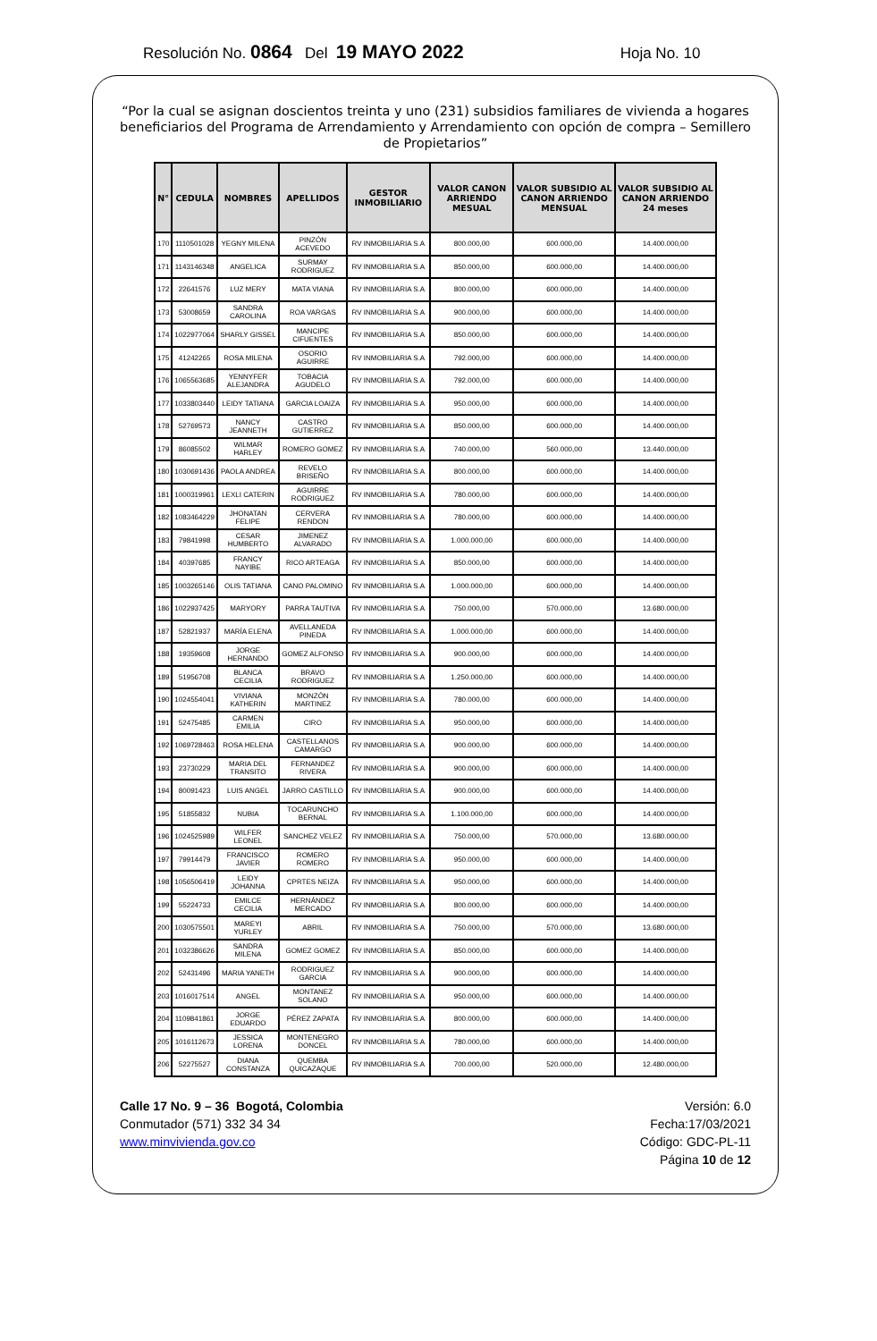Resolución No. 0864 Del 19 MAYO 2022 Hoja No. 10
“Por la cual se asignan doscientos treinta y uno (231) subsidios familiares de vivienda a hogares beneficiarios del Programa de Arrendamiento y Arrendamiento con opción de compra – Semillero de Propietarios”
| N° | CEDULA | NOMBRES | APELLIDOS | GESTOR INMOBILIARIO | VALOR CANON ARRIENDO MESUAL | VALOR SUBSIDIO AL CANON ARRIENDO MENSUAL | VALOR SUBSIDIO AL CANON ARRIENDO 24 meses |
| --- | --- | --- | --- | --- | --- | --- | --- |
| 170 | 1110501028 | YEGNY MILENA | PINZÓN ACEVEDO | RV INMOBILIARIA S.A | 800.000,00 | 600.000,00 | 14.400.000,00 |
| 171 | 1143146348 | ANGELICA | SURMAY RODRIGUEZ | RV INMOBILIARIA S.A | 850.000,00 | 600.000,00 | 14.400.000,00 |
| 172 | 22641576 | LUZ MERY | MATA VIANA | RV INMOBILIARIA S.A | 800.000,00 | 600.000,00 | 14.400.000,00 |
| 173 | 53008659 | SANDRA CAROLINA | ROA VARGAS | RV INMOBILIARIA S.A | 900.000,00 | 600.000,00 | 14.400.000,00 |
| 174 | 1022977064 | SHARLY GISSEL | MANCIPE CIFUENTES | RV INMOBILIARIA S.A | 850.000,00 | 600.000,00 | 14.400.000,00 |
| 175 | 41242265 | ROSA MILENA | OSORIO AGUIRRE | RV INMOBILIARIA S.A | 792.000,00 | 600.000,00 | 14.400.000,00 |
| 176 | 1065563685 | YENNYFER ALEJANDRA | TOBACIA AGUDELO | RV INMOBILIARIA S.A | 792.000,00 | 600.000,00 | 14.400.000,00 |
| 177 | 1033803440 | LEIDY TATIANA | GARCIA LOAIZA | RV INMOBILIARIA S.A | 950.000,00 | 600.000,00 | 14.400.000,00 |
| 178 | 52769573 | NANCY JEANNETH | CASTRO GUTIERREZ | RV INMOBILIARIA S.A | 850.000,00 | 600.000,00 | 14.400.000,00 |
| 179 | 86085502 | WILMAR HARLEY | ROMERO GOMEZ | RV INMOBILIARIA S.A | 740.000,00 | 560.000,00 | 13.440.000,00 |
| 180 | 1030691436 | PAOLA ANDREA | REVELO BRISEÑO | RV INMOBILIARIA S.A | 800.000,00 | 600.000,00 | 14.400.000,00 |
| 181 | 1000319961 | LEXLI CATERIN | AGUIRRE RODRIGUEZ | RV INMOBILIARIA S.A | 780.000,00 | 600.000,00 | 14.400.000,00 |
| 182 | 1083464229 | JHONATAN FELIPE | CERVERA RENDON | RV INMOBILIARIA S.A | 780.000,00 | 600.000,00 | 14.400.000,00 |
| 183 | 79841998 | CESAR HUMBERTO | JIMENEZ ALVARADO | RV INMOBILIARIA S.A | 1.000.000,00 | 600.000,00 | 14.400.000,00 |
| 184 | 40397685 | FRANCY NAYIBE | RICO ARTEAGA | RV INMOBILIARIA S.A | 850.000,00 | 600.000,00 | 14.400.000,00 |
| 185 | 1003265146 | OLIS TATIANA | CANO PALOMINO | RV INMOBILIARIA S.A | 1.000.000,00 | 600.000,00 | 14.400.000,00 |
| 186 | 1022937425 | MARYORY | PARRA TAUTIVA | RV INMOBILIARIA S.A | 750.000,00 | 570.000,00 | 13.680.000,00 |
| 187 | 52821937 | MARÍA ELENA | AVELLANEDA PINEDA | RV INMOBILIARIA S.A | 1.000.000,00 | 600.000,00 | 14.400.000,00 |
| 188 | 19359608 | JORGE HERNANDO | GOMEZ ALFONSO | RV INMOBILIARIA S.A | 900.000,00 | 600.000,00 | 14.400.000,00 |
| 189 | 51956708 | BLANCA CECILIA | BRAVO RODRIGUEZ | RV INMOBILIARIA S.A | 1.250.000,00 | 600.000,00 | 14.400.000,00 |
| 190 | 1024554041 | VIVIANA KATHERIN | MONZÓN MARTINEZ | RV INMOBILIARIA S.A | 780.000,00 | 600.000,00 | 14.400.000,00 |
| 191 | 52475485 | CARMEN EMILIA | CIRO | RV INMOBILIARIA S.A | 950.000,00 | 600.000,00 | 14.400.000,00 |
| 192 | 1069728463 | ROSA HELENA | CASTELLANOS CAMARGO | RV INMOBILIARIA S.A | 900.000,00 | 600.000,00 | 14.400.000,00 |
| 193 | 23730229 | MARIA DEL TRANSITO | FERNANDEZ RIVERA | RV INMOBILIARIA S.A | 900.000,00 | 600.000,00 | 14.400.000,00 |
| 194 | 80091423 | LUIS ANGEL | JARRO CASTILLO | RV INMOBILIARIA S.A | 900.000,00 | 600.000,00 | 14.400.000,00 |
| 195 | 51855832 | NUBIA | TOCARUNCHO BERNAL | RV INMOBILIARIA S.A | 1.100.000,00 | 600.000,00 | 14.400.000,00 |
| 196 | 1024525989 | WILFER LEONEL | SANCHEZ VELEZ | RV INMOBILIARIA S.A | 750.000,00 | 570.000,00 | 13.680.000,00 |
| 197 | 79914479 | FRANCISCO JAVIER | ROMERO ROMERO | RV INMOBILIARIA S.A | 950.000,00 | 600.000,00 | 14.400.000,00 |
| 198 | 1056506419 | LEIDY JOHANNA | CPRTES NEIZA | RV INMOBILIARIA S.A | 950.000,00 | 600.000,00 | 14.400.000,00 |
| 199 | 55224733 | EMILCE CECILIA | HERNÁNDEZ MERCADO | RV INMOBILIARIA S.A | 800.000,00 | 600.000,00 | 14.400.000,00 |
| 200 | 1030575501 | MAREYI YURLEY | ABRIL | RV INMOBILIARIA S.A | 750.000,00 | 570.000,00 | 13.680.000,00 |
| 201 | 1032386626 | SANDRA MILENA | GOMEZ GOMEZ | RV INMOBILIARIA S.A | 850.000,00 | 600.000,00 | 14.400.000,00 |
| 202 | 52431496 | MARIA YANETH | RODRIGUEZ GARCIA | RV INMOBILIARIA S.A | 900.000,00 | 600.000,00 | 14.400.000,00 |
| 203 | 1016017514 | ANGEL | MONTANEZ SOLANO | RV INMOBILIARIA S.A | 950.000,00 | 600.000,00 | 14.400.000,00 |
| 204 | 1109841861 | JORGE EDUARDO | PÉREZ ZAPATA | RV INMOBILIARIA S.A | 800.000,00 | 600.000,00 | 14.400.000,00 |
| 205 | 1016112673 | JESSICA LORENA | MONTENEGRO DONCEL | RV INMOBILIARIA S.A | 780.000,00 | 600.000,00 | 14.400.000,00 |
| 206 | 52275527 | DIANA CONSTANZA | QUEMBA QUICAZAQUE | RV INMOBILIARIA S.A | 700.000,00 | 520.000,00 | 12.480.000,00 |
Calle 17 No. 9 – 36 Bogotá, Colombia
Conmutador (571) 332 34 34
www.minvivienda.gov.co
Versión: 6.0
Fecha:17/03/2021
Código: GDC-PL-11
Página 10 de 12